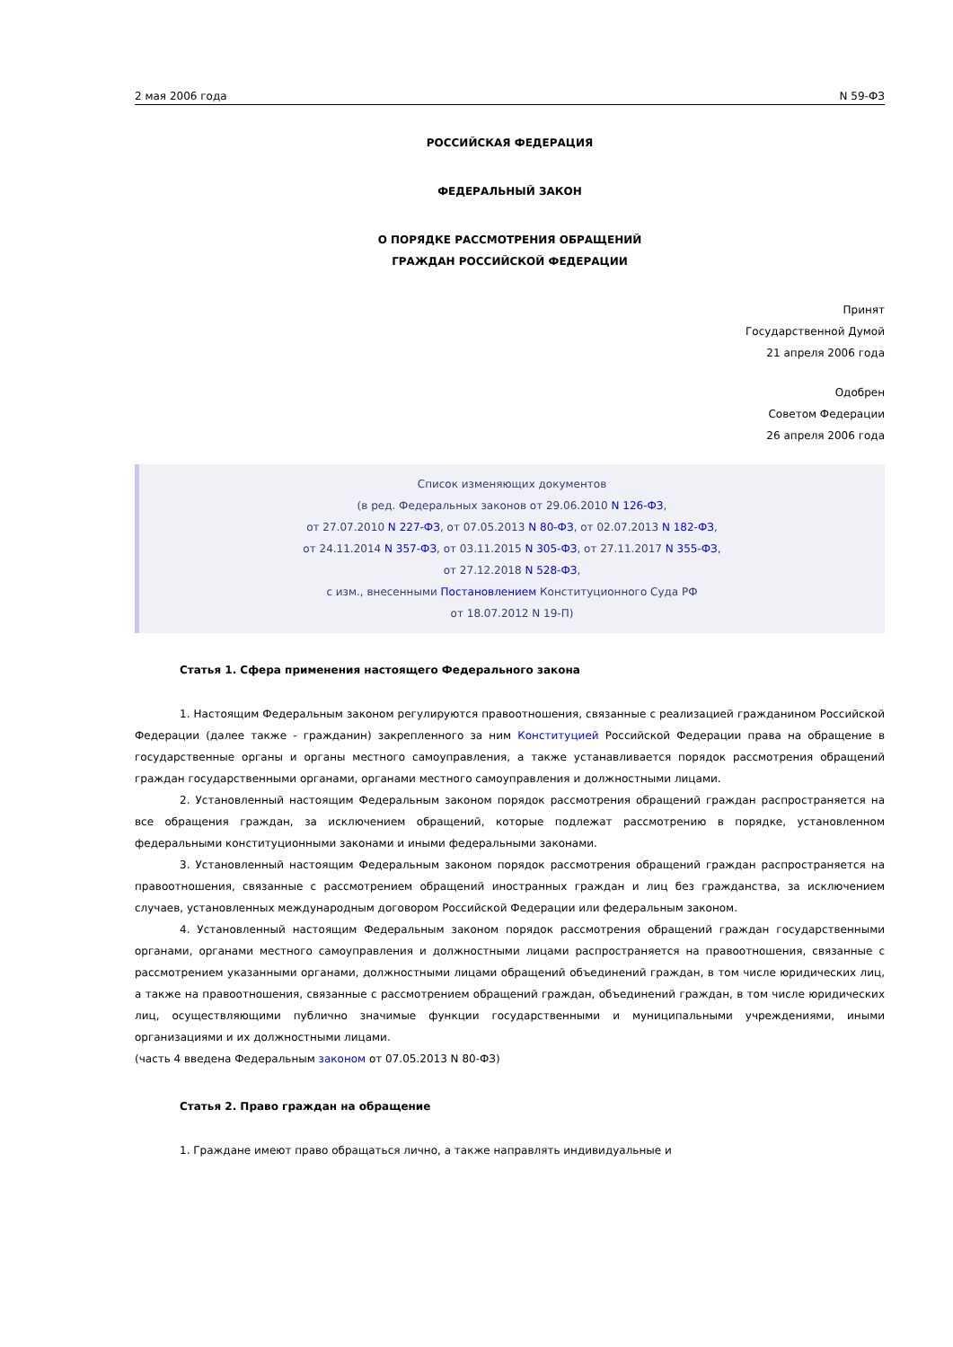2 мая 2006 года N 59-ФЗ
РОССИЙСКАЯ ФЕДЕРАЦИЯ
ФЕДЕРАЛЬНЫЙ ЗАКОН
О ПОРЯДКЕ РАССМОТРЕНИЯ ОБРАЩЕНИЙ
ГРАЖДАН РОССИЙСКОЙ ФЕДЕРАЦИИ
Принят
Государственной Думой
21 апреля 2006 года
Одобрен
Советом Федерации
26 апреля 2006 года
Список изменяющих документов
(в ред. Федеральных законов от 29.06.2010 N 126-ФЗ,
от 27.07.2010 N 227-ФЗ, от 07.05.2013 N 80-ФЗ, от 02.07.2013 N 182-ФЗ,
от 24.11.2014 N 357-ФЗ, от 03.11.2015 N 305-ФЗ, от 27.11.2017 N 355-ФЗ,
от 27.12.2018 N 528-ФЗ,
с изм., внесенными Постановлением Конституционного Суда РФ
от 18.07.2012 N 19-П)
Статья 1. Сфера применения настоящего Федерального закона
1. Настоящим Федеральным законом регулируются правоотношения, связанные с реализацией гражданином Российской Федерации (далее также - гражданин) закрепленного за ним Конституцией Российской Федерации права на обращение в государственные органы и органы местного самоуправления, а также устанавливается порядок рассмотрения обращений граждан государственными органами, органами местного самоуправления и должностными лицами.
2. Установленный настоящим Федеральным законом порядок рассмотрения обращений граждан распространяется на все обращения граждан, за исключением обращений, которые подлежат рассмотрению в порядке, установленном федеральными конституционными законами и иными федеральными законами.
3. Установленный настоящим Федеральным законом порядок рассмотрения обращений граждан распространяется на правоотношения, связанные с рассмотрением обращений иностранных граждан и лиц без гражданства, за исключением случаев, установленных международным договором Российской Федерации или федеральным законом.
4. Установленный настоящим Федеральным законом порядок рассмотрения обращений граждан государственными органами, органами местного самоуправления и должностными лицами распространяется на правоотношения, связанные с рассмотрением указанными органами, должностными лицами обращений объединений граждан, в том числе юридических лиц, а также на правоотношения, связанные с рассмотрением обращений граждан, объединений граждан, в том числе юридических лиц, осуществляющими публично значимые функции государственными и муниципальными учреждениями, иными организациями и их должностными лицами.
(часть 4 введена Федеральным законом от 07.05.2013 N 80-ФЗ)
Статья 2. Право граждан на обращение
1. Граждане имеют право обращаться лично, а также направлять индивидуальные и